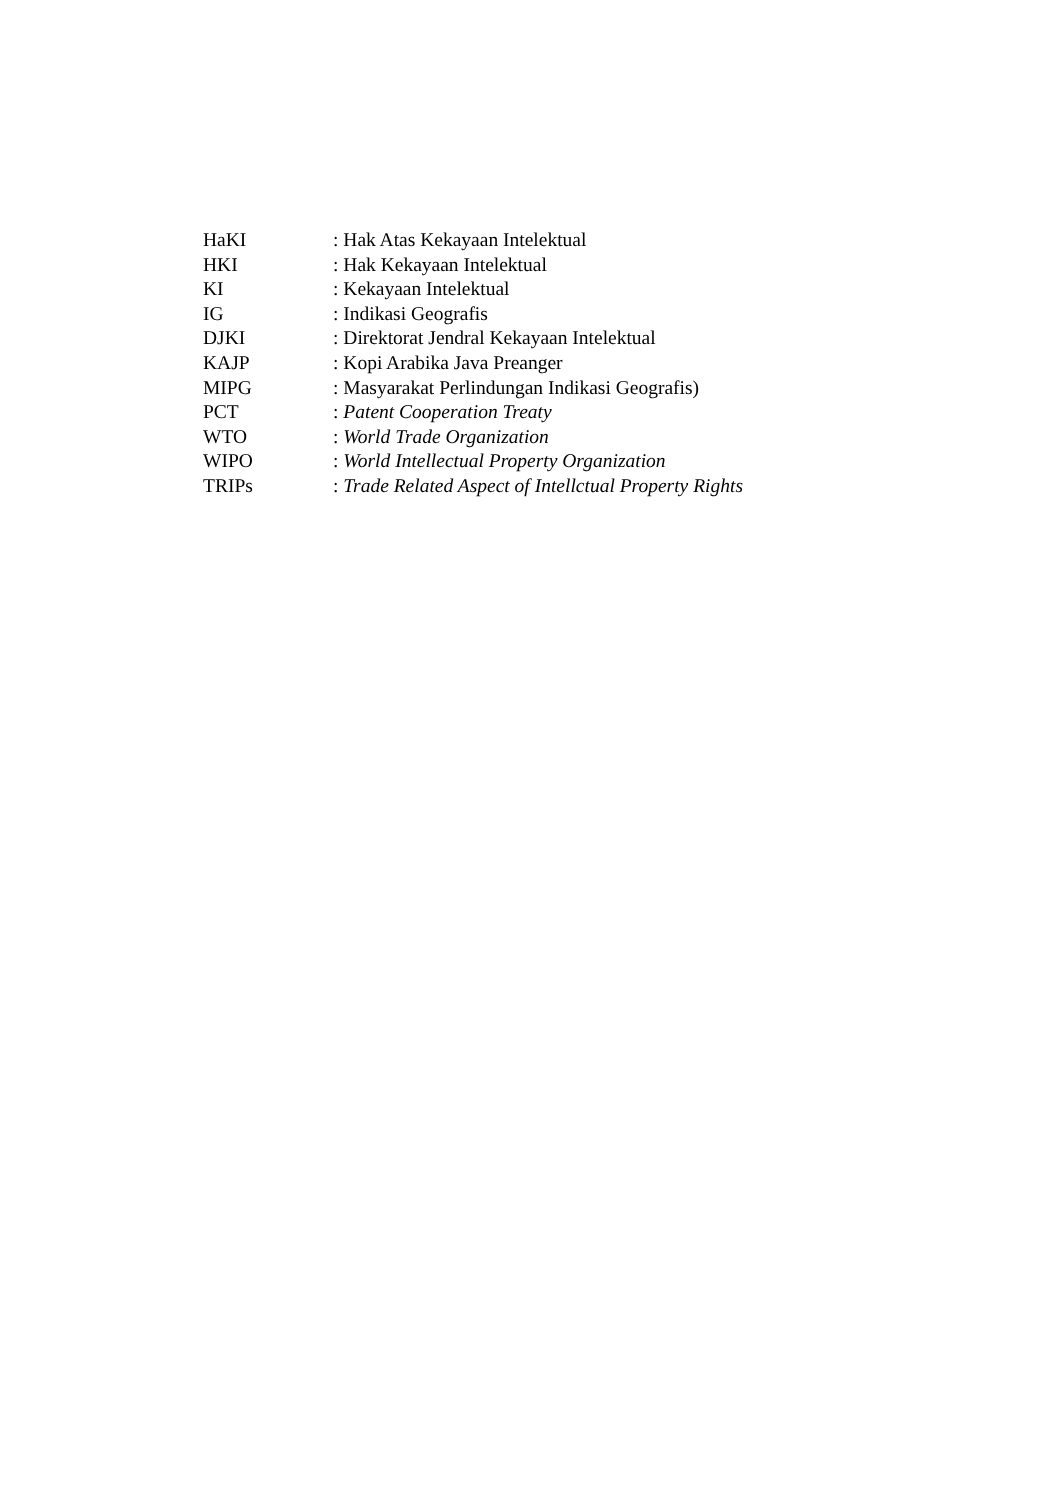HaKI : Hak Atas Kekayaan Intelektual
HKI : Hak Kekayaan Intelektual
KI : Kekayaan Intelektual
IG : Indikasi Geografis
DJKI : Direktorat Jendral Kekayaan Intelektual
KAJP : Kopi Arabika Java Preanger
MIPG : Masyarakat Perlindungan Indikasi Geografis)
PCT : Patent Cooperation Treaty
WTO : World Trade Organization
WIPO : World Intellectual Property Organization
TRIPs : Trade Related Aspect of Intellctual Property Rights